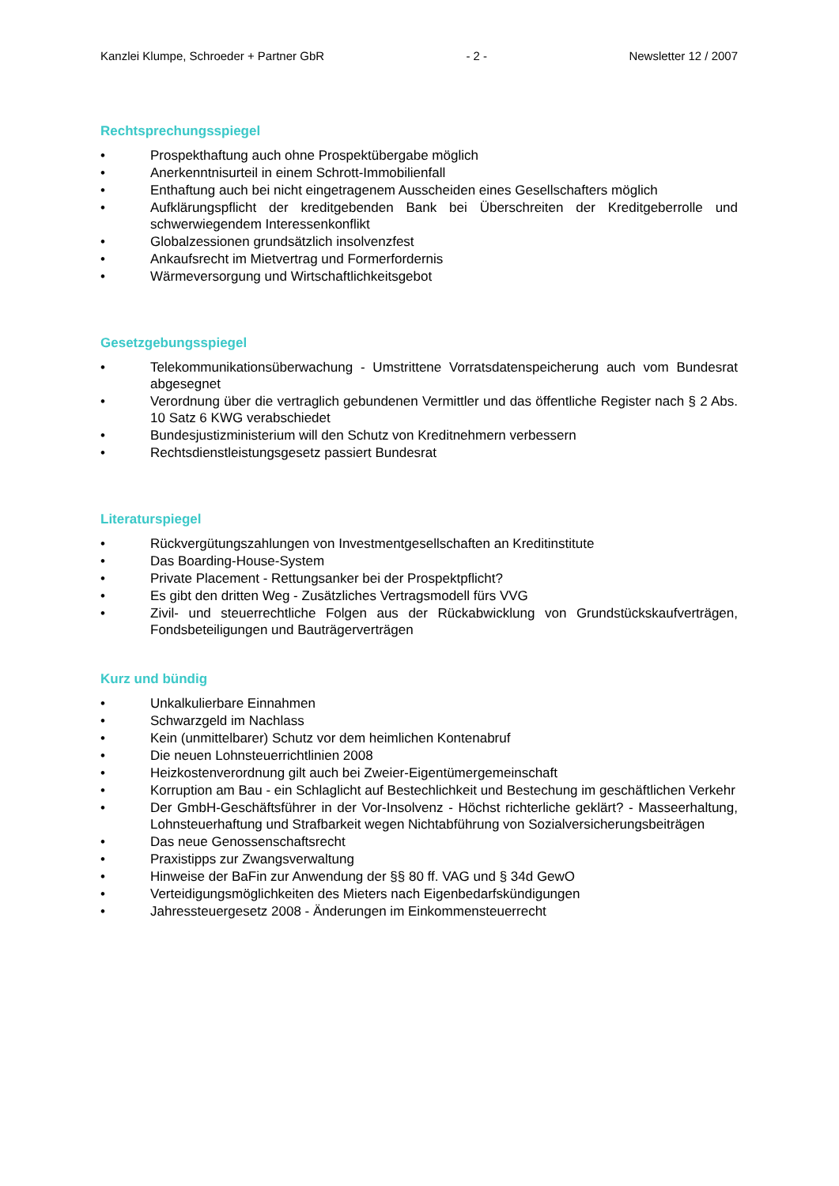Kanzlei Klumpe, Schroeder + Partner GbR - 2 - Newsletter 12 / 2007
Rechtsprechungsspiegel
• Prospekthaftung auch ohne Prospektübergabe möglich
• Anerkenntnisurteil in einem Schrott-Immobilienfall
• Enthaftung auch bei nicht eingetragenem Ausscheiden eines Gesellschafters möglich
• Aufklärungspflicht der kreditgebenden Bank bei Überschreiten der Kreditgeberrolle und schwerwiegendem Interessenkonflikt
• Globalzessionen grundsätzlich insolvenzfest
• Ankaufsrecht im Mietvertrag und Formerfordernis
• Wärmeversorgung und Wirtschaftlichkeitsgebot
Gesetzgebungsspiegel
• Telekommunikationsüberwachung - Umstrittene Vorratsdatenspeicherung auch vom Bundesrat abgesegnet
• Verordnung über die vertraglich gebundenen Vermittler und das öffentliche Register nach § 2 Abs. 10 Satz 6 KWG verabschiedet
• Bundesjustizministerium will den Schutz von Kreditnehmern verbessern
• Rechtsdienstleistungsgesetz passiert Bundesrat
Literaturspiegel
• Rückvergütungszahlungen von Investmentgesellschaften an Kreditinstitute
• Das Boarding-House-System
• Private Placement - Rettungsanker bei der Prospektpflicht?
• Es gibt den dritten Weg - Zusätzliches Vertragsmodell fürs VVG
• Zivil- und steuerrechtliche Folgen aus der Rückabwicklung von Grundstückskaufverträgen, Fondsbeteiligungen und Bauträgerverträgen
Kurz und bündig
• Unkalkulierbare Einnahmen
• Schwarzgeld im Nachlass
• Kein (unmittelbarer) Schutz vor dem heimlichen Kontenabruf
• Die neuen Lohnsteuerrichtlinien 2008
• Heizkostenverordnung gilt auch bei Zweier-Eigentümergemeinschaft
• Korruption am Bau - ein Schlaglicht auf Bestechlichkeit und Bestechung im geschäftlichen Verkehr
• Der GmbH-Geschäftsführer in der Vor-Insolvenz - Höchst richterliche geklärt? - Masseerhaltung, Lohnsteuerhaftung und Strafbarkeit wegen Nichtabführung von Sozialversicherungsbeiträgen
• Das neue Genossenschaftsrecht
• Praxistipps zur Zwangsverwaltung
• Hinweise der BaFin zur Anwendung der §§ 80 ff. VAG und § 34d GewO
• Verteidigungsmöglichkeiten des Mieters nach Eigenbedarfskündigungen
• Jahressteuergesetz 2008 - Änderungen im Einkommensteuerrecht